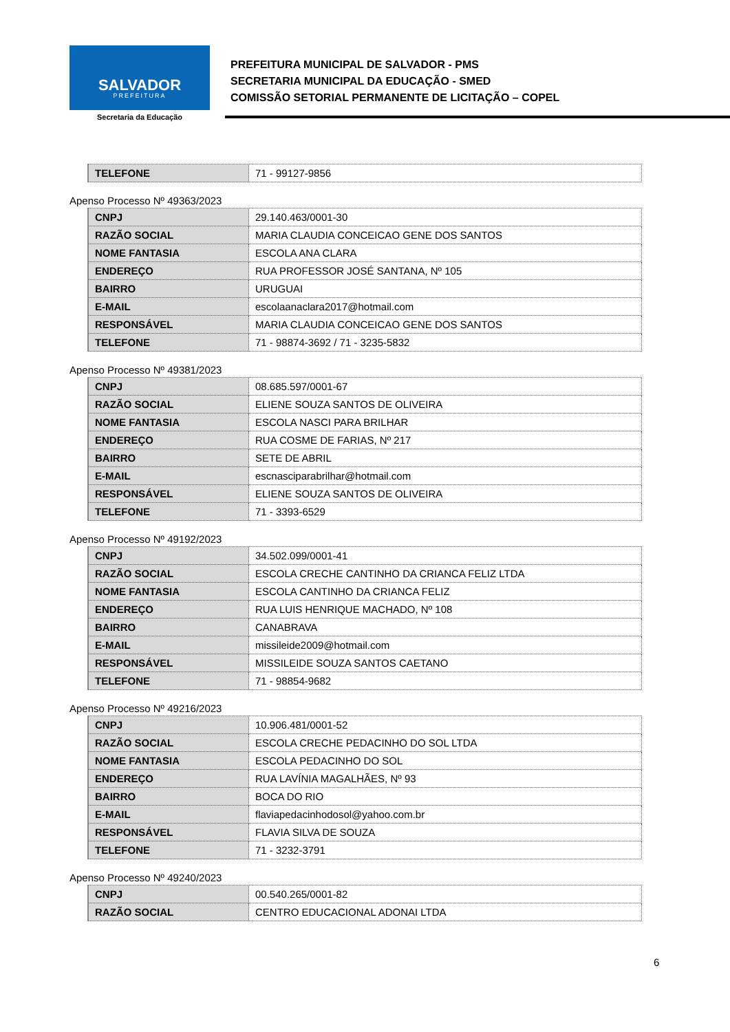SALVADOR
PREFEITURA
Secretaria da Educação
PREFEITURA MUNICIPAL DE SALVADOR - PMS
SECRETARIA MUNICIPAL DA EDUCAÇÃO - SMED
COMISSÃO SETORIAL PERMANENTE DE LICITAÇÃO – COPEL
| TELEFONE | 71 - 99127-9856 |
Apenso Processo Nº 49363/2023
| CNPJ | 29.140.463/0001-30 |
| RAZÃO SOCIAL | MARIA CLAUDIA CONCEICAO GENE DOS SANTOS |
| NOME FANTASIA | ESCOLA ANA CLARA |
| ENDEREÇO | RUA PROFESSOR JOSÉ SANTANA, Nº 105 |
| BAIRRO | URUGUAI |
| E-MAIL | escolaanaclara2017@hotmail.com |
| RESPONSÁVEL | MARIA CLAUDIA CONCEICAO GENE DOS SANTOS |
| TELEFONE | 71 - 98874-3692 / 71 - 3235-5832 |
Apenso Processo Nº 49381/2023
| CNPJ | 08.685.597/0001-67 |
| RAZÃO SOCIAL | ELIENE SOUZA SANTOS DE OLIVEIRA |
| NOME FANTASIA | ESCOLA NASCI PARA BRILHAR |
| ENDEREÇO | RUA COSME DE FARIAS, Nº 217 |
| BAIRRO | SETE DE ABRIL |
| E-MAIL | escnasciparabrilhar@hotmail.com |
| RESPONSÁVEL | ELIENE SOUZA SANTOS DE OLIVEIRA |
| TELEFONE | 71 - 3393-6529 |
Apenso Processo Nº 49192/2023
| CNPJ | 34.502.099/0001-41 |
| RAZÃO SOCIAL | ESCOLA CRECHE CANTINHO DA CRIANCA FELIZ LTDA |
| NOME FANTASIA | ESCOLA CANTINHO DA CRIANCA FELIZ |
| ENDEREÇO | RUA LUIS HENRIQUE MACHADO, Nº 108 |
| BAIRRO | CANABRAVA |
| E-MAIL | missileide2009@hotmail.com |
| RESPONSÁVEL | MISSILEIDE SOUZA SANTOS CAETANO |
| TELEFONE | 71 - 98854-9682 |
Apenso Processo Nº 49216/2023
| CNPJ | 10.906.481/0001-52 |
| RAZÃO SOCIAL | ESCOLA CRECHE PEDACINHO DO SOL LTDA |
| NOME FANTASIA | ESCOLA PEDACINHO DO SOL |
| ENDEREÇO | RUA LAVÍNIA MAGALHÃES, Nº 93 |
| BAIRRO | BOCA DO RIO |
| E-MAIL | flaviapedacinhodosol@yahoo.com.br |
| RESPONSÁVEL | FLAVIA SILVA DE SOUZA |
| TELEFONE | 71 - 3232-3791 |
Apenso Processo Nº 49240/2023
| CNPJ | 00.540.265/0001-82 |
| RAZÃO SOCIAL | CENTRO EDUCACIONAL ADONAI LTDA |
6